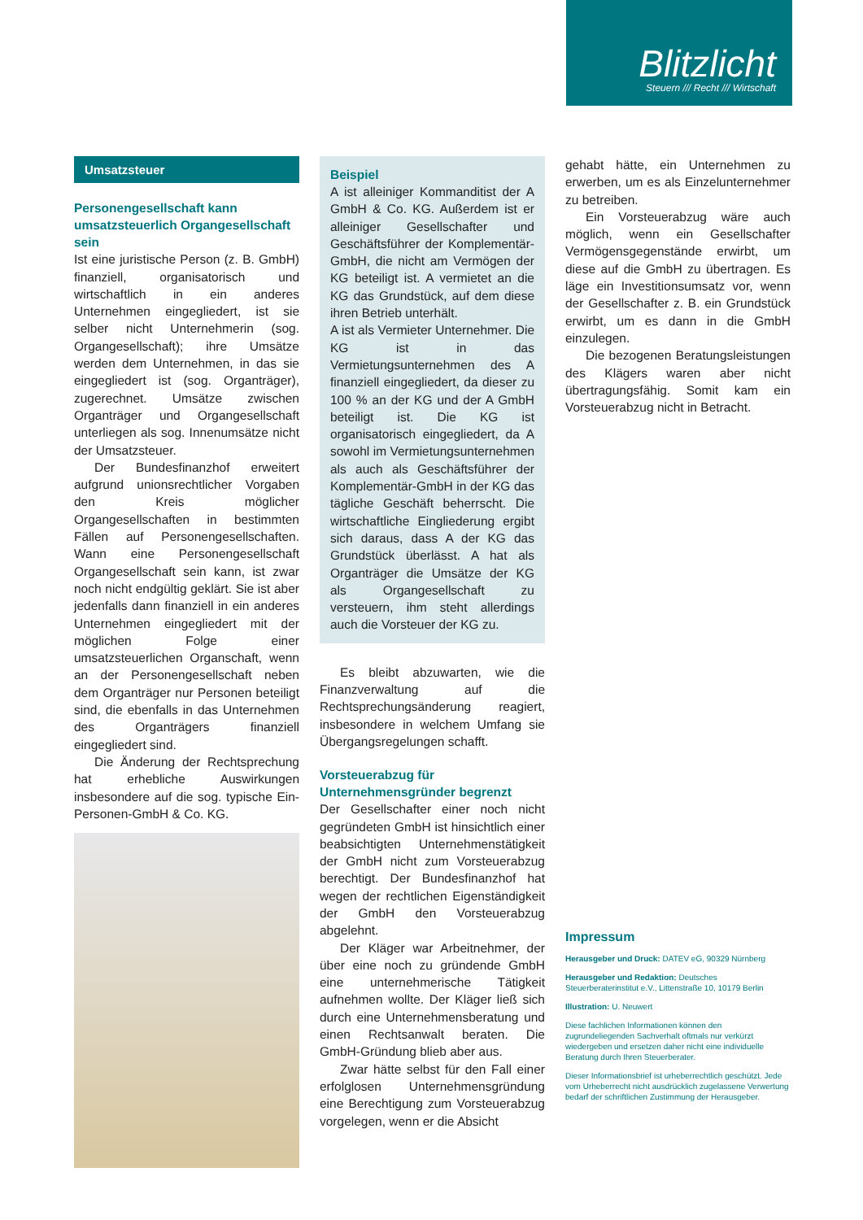Blitzlicht
Steuern /// Recht /// Wirtschaft
Umsatzsteuer
Personengesellschaft kann umsatzsteuerlich Organgesellschaft sein
Ist eine juristische Person (z. B. GmbH) finanziell, organisatorisch und wirtschaftlich in ein anderes Unternehmen eingegliedert, ist sie selber nicht Unternehmerin (sog. Organgesellschaft); ihre Umsätze werden dem Unternehmen, in das sie eingegliedert ist (sog. Organträger), zugerechnet. Umsätze zwischen Organträger und Organgesellschaft unterliegen als sog. Innenumsätze nicht der Umsatzsteuer.
Der Bundesfinanzhof erweitert aufgrund unionsrechtlicher Vorgaben den Kreis möglicher Organgesellschaften in bestimmten Fällen auf Personengesellschaften. Wann eine Personengesellschaft Organgesellschaft sein kann, ist zwar noch nicht endgültig geklärt. Sie ist aber jedenfalls dann finanziell in ein anderes Unternehmen eingegliedert mit der möglichen Folge einer umsatzsteuerlichen Organschaft, wenn an der Personengesellschaft neben dem Organträger nur Personen beteiligt sind, die ebenfalls in das Unternehmen des Organträgers finanziell eingegliedert sind.
Die Änderung der Rechtsprechung hat erhebliche Auswirkungen insbesondere auf die sog. typische Ein-Personen-GmbH & Co. KG.
Beispiel
A ist alleiniger Kommanditist der A GmbH & Co. KG. Außerdem ist er alleiniger Gesellschafter und Geschäftsführer der Komplementär-GmbH, die nicht am Vermögen der KG beteiligt ist. A vermietet an die KG das Grundstück, auf dem diese ihren Betrieb unterhält.
A ist als Vermieter Unternehmer. Die KG ist in das Vermietungsunternehmen des A finanziell eingegliedert, da dieser zu 100 % an der KG und der A GmbH beteiligt ist. Die KG ist organisatorisch eingegliedert, da A sowohl im Vermietungsunternehmen als auch als Geschäftsführer der Komplementär-GmbH in der KG das tägliche Geschäft beherrscht. Die wirtschaftliche Eingliederung ergibt sich daraus, dass A der KG das Grundstück überlässt. A hat als Organträger die Umsätze der KG als Organgesellschaft zu versteuern, ihm steht allerdings auch die Vorsteuer der KG zu.
Es bleibt abzuwarten, wie die Finanzverwaltung auf die Rechtsprechungsänderung reagiert, insbesondere in welchem Umfang sie Übergangsregelungen schafft.
Vorsteuerabzug für Unternehmensgründer begrenzt
Der Gesellschafter einer noch nicht gegründeten GmbH ist hinsichtlich einer beabsichtigten Unternehmenstätigkeit der GmbH nicht zum Vorsteuerabzug berechtigt. Der Bundesfinanzhof hat wegen der rechtlichen Eigenständigkeit der GmbH den Vorsteuerabzug abgelehnt.
Der Kläger war Arbeitnehmer, der über eine noch zu gründende GmbH eine unternehmerische Tätigkeit aufnehmen wollte. Der Kläger ließ sich durch eine Unternehmensberatung und einen Rechtsanwalt beraten. Die GmbH-Gründung blieb aber aus.
Zwar hätte selbst für den Fall einer erfolglosen Unternehmensgründung eine Berechtigung zum Vorsteuerabzug vorgelegen, wenn er die Absicht
gehabt hätte, ein Unternehmen zu erwerben, um es als Einzelunternehmer zu betreiben.
Ein Vorsteuerabzug wäre auch möglich, wenn ein Gesellschafter Vermögensgegenstände erwirbt, um diese auf die GmbH zu übertragen. Es läge ein Investitionsumsatz vor, wenn der Gesellschafter z. B. ein Grundstück erwirbt, um es dann in die GmbH einzulegen.
Die bezogenen Beratungsleistungen des Klägers waren aber nicht übertragungsfähig. Somit kam ein Vorsteuerabzug nicht in Betracht.
Impressum
Herausgeber und Druck: DATEV eG, 90329 Nürnberg
Herausgeber und Redaktion: Deutsches Steuerberaterinstitut e.V., Littenstraße 10, 10179 Berlin
Illustration: U. Neuwert
Diese fachlichen Informationen können den zugrundeliegenden Sachverhalt oftmals nur verkürzt wiedergeben und ersetzen daher nicht eine individuelle Beratung durch Ihren Steuerberater.
Dieser Informationsbrief ist urheberrechtlich geschützt. Jede vom Urheberrecht nicht ausdrücklich zugelassene Verwertung bedarf der schriftlichen Zustimmung der Herausgeber.